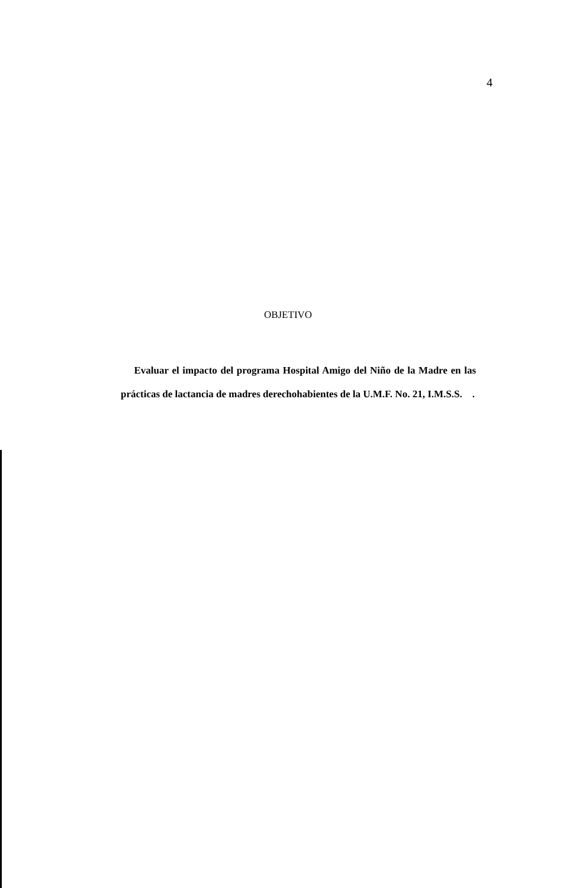4
OBJETIVO
Evaluar el impacto del programa Hospital Amigo del Niño de la Madre en las prácticas de lactancia de madres derechohabientes de la U.M.F. No. 21, I.M.S.S. .